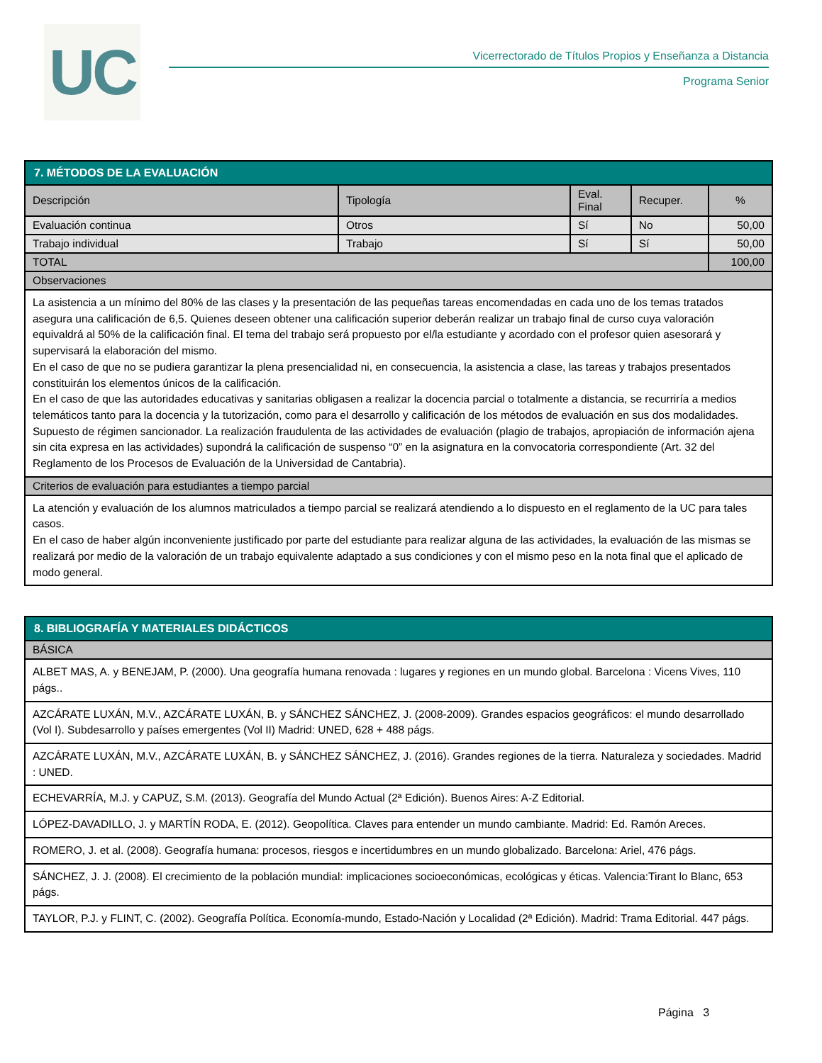UC
Vicerrectorado de Títulos Propios y Enseñanza a Distancia
Programa Senior
| 7. MÉTODOS DE LA EVALUACIÓN | | | | |
| --- | --- | --- | --- | --- |
| Descripción | Tipología | Eval. Final | Recuper. | % |
| Evaluación continua | Otros | Sí | No | 50,00 |
| Trabajo individual | Trabajo | Sí | Sí | 50,00 |
| TOTAL | | | | 100,00 |
| Observaciones | | | | |
| La asistencia a un mínimo del 80% de las clases y la presentación de las pequeñas tareas encomendadas en cada uno de los temas tratados asegura una calificación de 6,5. Quienes deseen obtener una calificación superior deberán realizar un trabajo final de curso cuya valoración equivaldrá al 50% de la calificación final. El tema del trabajo será propuesto por el/la estudiante y acordado con el profesor quien asesorará y supervisará la elaboración del mismo. En el caso de que no se pudiera garantizar la plena presencialidad ni, en consecuencia, la asistencia a clase, las tareas y trabajos presentados constituirán los elementos únicos de la calificación. En el caso de que las autoridades educativas y sanitarias obligasen a realizar la docencia parcial o totalmente a distancia, se recurriría a medios telemáticos tanto para la docencia y la tutorización, como para el desarrollo y calificación de los métodos de evaluación en sus dos modalidades. Supuesto de régimen sancionador. La realización fraudulenta de las actividades de evaluación (plagio de trabajos, apropiación de información ajena sin cita expresa en las actividades) supondrá la calificación de suspenso “0” en la asignatura en la convocatoria correspondiente (Art. 32 del Reglamento de los Procesos de Evaluación de la Universidad de Cantabria). | | | | |
| Criterios de evaluación para estudiantes a tiempo parcial | | | | |
| La atención y evaluación de los alumnos matriculados a tiempo parcial se realizará atendiendo a lo dispuesto en el reglamento de la UC para tales casos. En el caso de haber algún inconveniente justificado por parte del estudiante para realizar alguna de las actividades, la evaluación de las mismas se realizará por medio de la valoración de un trabajo equivalente adaptado a sus condiciones y con el mismo peso en la nota final que el aplicado de modo general. | | | | |
| 8. BIBLIOGRAFÍA Y MATERIALES DIDÁCTICOS |
| --- |
| BÁSICA |
| ALBET MAS, A. y BENEJAM, P. (2000). Una geografía humana renovada : lugares y regiones en un mundo global. Barcelona : Vicens Vives, 110 págs.. |
| AZCÁRATE LUXÁN, M.V., AZCÁRATE LUXÁN, B. y SÁNCHEZ SÁNCHEZ, J. (2008-2009). Grandes espacios geográficos: el mundo desarrollado (Vol I). Subdesarrollo y países emergentes (Vol II) Madrid: UNED, 628 + 488 págs. |
| AZCÁRATE LUXÁN, M.V., AZCÁRATE LUXÁN, B. y SÁNCHEZ SÁNCHEZ, J. (2016). Grandes regiones de la tierra. Naturaleza y sociedades. Madrid : UNED. |
| ECHEVARRÍA, M.J. y CAPUZ, S.M. (2013). Geografía del Mundo Actual (2ª Edición). Buenos Aires: A-Z Editorial. |
| LÓPEZ-DAVADILLO, J. y MARTÍN RODA, E. (2012). Geopolítica. Claves para entender un mundo cambiante. Madrid: Ed. Ramón Areces. |
| ROMERO, J. et al. (2008). Geografía humana: procesos, riesgos e incertidumbres en un mundo globalizado. Barcelona: Ariel, 476 págs. |
| SÁNCHEZ, J. J. (2008). El crecimiento de la población mundial: implicaciones socioeconómicas, ecológicas y éticas. Valencia:Tirant lo Blanc, 653 págs. |
| TAYLOR, P.J. y FLINT, C. (2002). Geografía Política. Economía-mundo, Estado-Nación y Localidad (2ª Edición). Madrid: Trama Editorial. 447 págs. |
Página 3